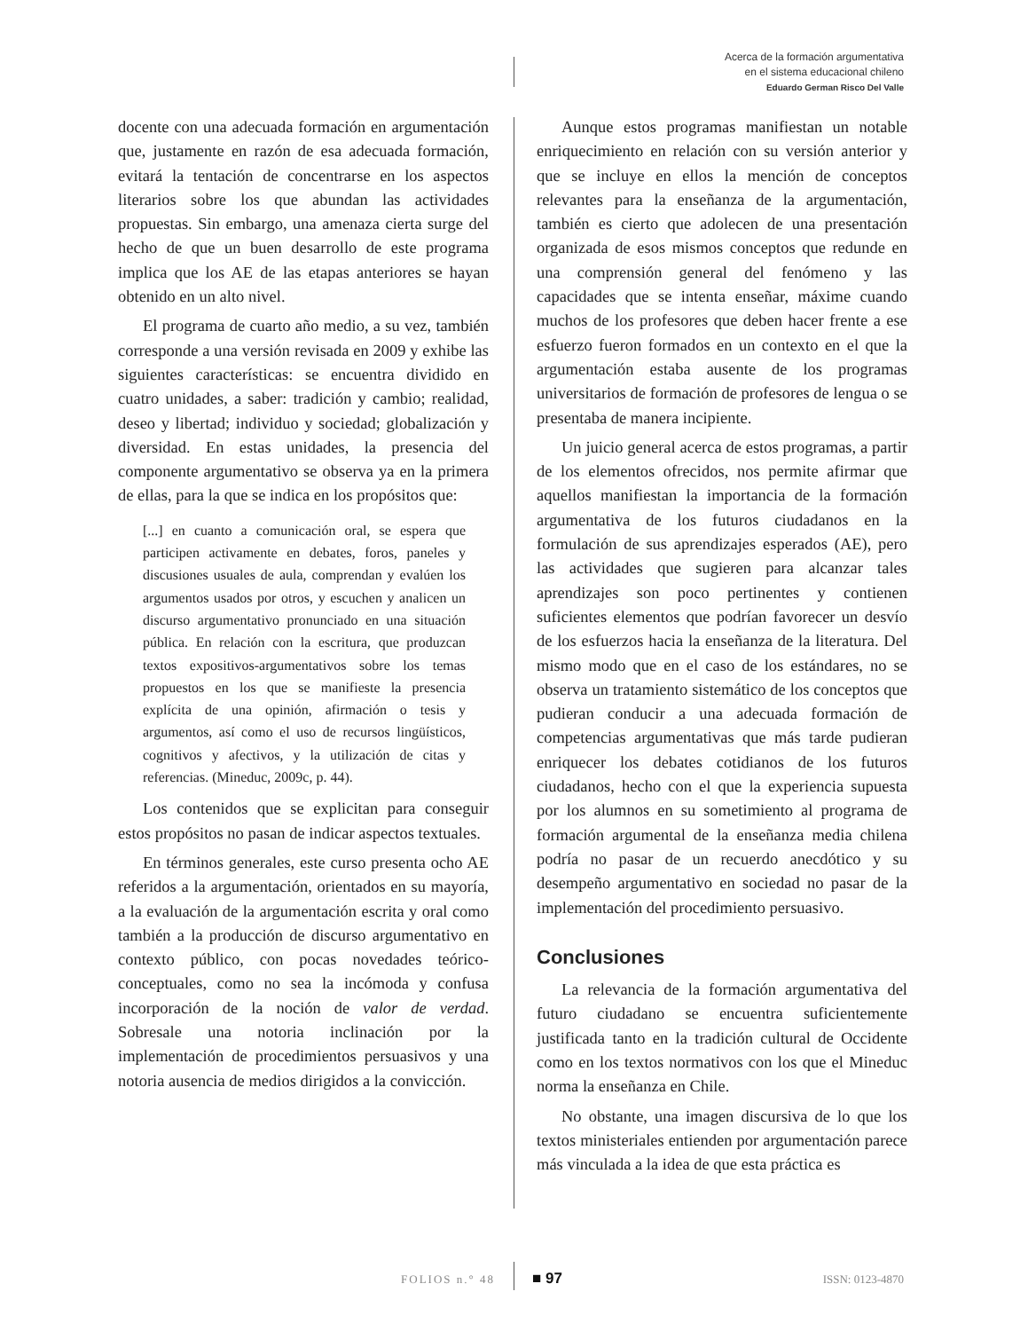Acerca de la formación argumentativa
en el sistema educacional chileno
Eduardo German Risco Del Valle
docente con una adecuada formación en argumentación que, justamente en razón de esa adecuada formación, evitará la tentación de concentrarse en los aspectos literarios sobre los que abundan las actividades propuestas. Sin embargo, una amenaza cierta surge del hecho de que un buen desarrollo de este programa implica que los AE de las etapas anteriores se hayan obtenido en un alto nivel.
El programa de cuarto año medio, a su vez, también corresponde a una versión revisada en 2009 y exhibe las siguientes características: se encuentra dividido en cuatro unidades, a saber: tradición y cambio; realidad, deseo y libertad; individuo y sociedad; globalización y diversidad. En estas unidades, la presencia del componente argumentativo se observa ya en la primera de ellas, para la que se indica en los propósitos que:
[...] en cuanto a comunicación oral, se espera que participen activamente en debates, foros, paneles y discusiones usuales de aula, comprendan y evalúen los argumentos usados por otros, y escuchen y analicen un discurso argumentativo pronunciado en una situación pública. En relación con la escritura, que produzcan textos expositivos-argumentativos sobre los temas propuestos en los que se manifieste la presencia explícita de una opinión, afirmación o tesis y argumentos, así como el uso de recursos lingüísticos, cognitivos y afectivos, y la utilización de citas y referencias. (Mineduc, 2009c, p. 44).
Los contenidos que se explicitan para conseguir estos propósitos no pasan de indicar aspectos textuales.
En términos generales, este curso presenta ocho AE referidos a la argumentación, orientados en su mayoría, a la evaluación de la argumentación escrita y oral como también a la producción de discurso argumentativo en contexto público, con pocas novedades teórico-conceptuales, como no sea la incómoda y confusa incorporación de la noción de valor de verdad. Sobresale una notoria inclinación por la implementación de procedimientos persuasivos y una notoria ausencia de medios dirigidos a la convicción.
Aunque estos programas manifiestan un notable enriquecimiento en relación con su versión anterior y que se incluye en ellos la mención de conceptos relevantes para la enseñanza de la argumentación, también es cierto que adolecen de una presentación organizada de esos mismos conceptos que redunde en una comprensión general del fenómeno y las capacidades que se intenta enseñar, máxime cuando muchos de los profesores que deben hacer frente a ese esfuerzo fueron formados en un contexto en el que la argumentación estaba ausente de los programas universitarios de formación de profesores de lengua o se presentaba de manera incipiente.
Un juicio general acerca de estos programas, a partir de los elementos ofrecidos, nos permite afirmar que aquellos manifiestan la importancia de la formación argumentativa de los futuros ciudadanos en la formulación de sus aprendizajes esperados (AE), pero las actividades que sugieren para alcanzar tales aprendizajes son poco pertinentes y contienen suficientes elementos que podrían favorecer un desvío de los esfuerzos hacia la enseñanza de la literatura. Del mismo modo que en el caso de los estándares, no se observa un tratamiento sistemático de los conceptos que pudieran conducir a una adecuada formación de competencias argumentativas que más tarde pudieran enriquecer los debates cotidianos de los futuros ciudadanos, hecho con el que la experiencia supuesta por los alumnos en su sometimiento al programa de formación argumental de la enseñanza media chilena podría no pasar de un recuerdo anecdótico y su desempeño argumentativo en sociedad no pasar de la implementación del procedimiento persuasivo.
Conclusiones
La relevancia de la formación argumentativa del futuro ciudadano se encuentra suficientemente justificada tanto en la tradición cultural de Occidente como en los textos normativos con los que el Mineduc norma la enseñanza en Chile.
No obstante, una imagen discursiva de lo que los textos ministeriales entienden por argumentación parece más vinculada a la idea de que esta práctica es
FOLIOS n.° 48 ■ 97 ISSN: 0123-4870